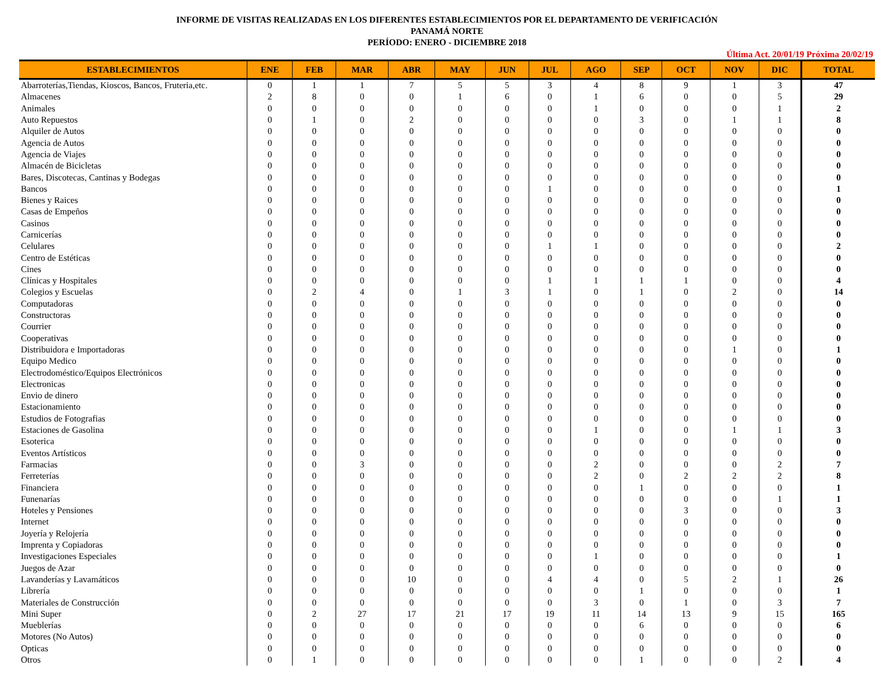INFORME DE VISITAS REALIZADAS EN LOS DIFERENTES ESTABLECIMIENTOS POR EL DEPARTAMENTO DE VERIFICACIÓN
PANAMÁ NORTE
PERÍODO: ENERO - DICIEMBRE 2018
Última Act. 20/01/19 Próxima 20/02/19
| ESTABLECIMIENTOS | ENE | FEB | MAR | ABR | MAY | JUN | JUL | AGO | SEP | OCT | NOV | DIC | TOTAL |
| --- | --- | --- | --- | --- | --- | --- | --- | --- | --- | --- | --- | --- | --- |
| Abarroterías,Tiendas, Kioscos, Bancos, Fruteria,etc. | 0 | 1 | 1 | 7 | 5 | 5 | 3 | 4 | 8 | 9 | 1 | 3 | 47 |
| Almacenes | 2 | 8 | 0 | 0 | 1 | 6 | 0 | 1 | 6 | 0 | 0 | 5 | 29 |
| Animales | 0 | 0 | 0 | 0 | 0 | 0 | 0 | 1 | 0 | 0 | 0 | 1 | 2 |
| Auto Repuestos | 0 | 1 | 0 | 2 | 0 | 0 | 0 | 0 | 3 | 0 | 1 | 1 | 8 |
| Alquiler de Autos | 0 | 0 | 0 | 0 | 0 | 0 | 0 | 0 | 0 | 0 | 0 | 0 | 0 |
| Agencia de Autos | 0 | 0 | 0 | 0 | 0 | 0 | 0 | 0 | 0 | 0 | 0 | 0 | 0 |
| Agencia de Viajes | 0 | 0 | 0 | 0 | 0 | 0 | 0 | 0 | 0 | 0 | 0 | 0 | 0 |
| Almacén de Bicicletas | 0 | 0 | 0 | 0 | 0 | 0 | 0 | 0 | 0 | 0 | 0 | 0 | 0 |
| Bares, Discotecas, Cantinas y Bodegas | 0 | 0 | 0 | 0 | 0 | 0 | 0 | 0 | 0 | 0 | 0 | 0 | 0 |
| Bancos | 0 | 0 | 0 | 0 | 0 | 0 | 1 | 0 | 0 | 0 | 0 | 0 | 1 |
| Bienes y Raices | 0 | 0 | 0 | 0 | 0 | 0 | 0 | 0 | 0 | 0 | 0 | 0 | 0 |
| Casas de Empeños | 0 | 0 | 0 | 0 | 0 | 0 | 0 | 0 | 0 | 0 | 0 | 0 | 0 |
| Casinos | 0 | 0 | 0 | 0 | 0 | 0 | 0 | 0 | 0 | 0 | 0 | 0 | 0 |
| Carnicerías | 0 | 0 | 0 | 0 | 0 | 0 | 0 | 0 | 0 | 0 | 0 | 0 | 0 |
| Celulares | 0 | 0 | 0 | 0 | 0 | 0 | 1 | 1 | 0 | 0 | 0 | 0 | 2 |
| Centro de Estéticas | 0 | 0 | 0 | 0 | 0 | 0 | 0 | 0 | 0 | 0 | 0 | 0 | 0 |
| Cines | 0 | 0 | 0 | 0 | 0 | 0 | 0 | 0 | 0 | 0 | 0 | 0 | 0 |
| Clínicas y Hospitales | 0 | 0 | 0 | 0 | 0 | 0 | 1 | 1 | 1 | 1 | 0 | 0 | 4 |
| Colegios y Escuelas | 0 | 2 | 4 | 0 | 1 | 3 | 1 | 0 | 1 | 0 | 2 | 0 | 14 |
| Computadoras | 0 | 0 | 0 | 0 | 0 | 0 | 0 | 0 | 0 | 0 | 0 | 0 | 0 |
| Constructoras | 0 | 0 | 0 | 0 | 0 | 0 | 0 | 0 | 0 | 0 | 0 | 0 | 0 |
| Courrier | 0 | 0 | 0 | 0 | 0 | 0 | 0 | 0 | 0 | 0 | 0 | 0 | 0 |
| Cooperativas | 0 | 0 | 0 | 0 | 0 | 0 | 0 | 0 | 0 | 0 | 0 | 0 | 0 |
| Distribuidora e Importadoras | 0 | 0 | 0 | 0 | 0 | 0 | 0 | 0 | 0 | 0 | 1 | 0 | 1 |
| Equipo Medico | 0 | 0 | 0 | 0 | 0 | 0 | 0 | 0 | 0 | 0 | 0 | 0 | 0 |
| Electrodoméstico/Equipos Electrónicos | 0 | 0 | 0 | 0 | 0 | 0 | 0 | 0 | 0 | 0 | 0 | 0 | 0 |
| Electronicas | 0 | 0 | 0 | 0 | 0 | 0 | 0 | 0 | 0 | 0 | 0 | 0 | 0 |
| Envio de dinero | 0 | 0 | 0 | 0 | 0 | 0 | 0 | 0 | 0 | 0 | 0 | 0 | 0 |
| Estacionamiento | 0 | 0 | 0 | 0 | 0 | 0 | 0 | 0 | 0 | 0 | 0 | 0 | 0 |
| Estudios de Fotografias | 0 | 0 | 0 | 0 | 0 | 0 | 0 | 0 | 0 | 0 | 0 | 0 | 0 |
| Estaciones de Gasolina | 0 | 0 | 0 | 0 | 0 | 0 | 0 | 1 | 0 | 0 | 1 | 1 | 3 |
| Esoterica | 0 | 0 | 0 | 0 | 0 | 0 | 0 | 0 | 0 | 0 | 0 | 0 | 0 |
| Eventos Artísticos | 0 | 0 | 0 | 0 | 0 | 0 | 0 | 0 | 0 | 0 | 0 | 0 | 0 |
| Farmacias | 0 | 0 | 3 | 0 | 0 | 0 | 0 | 2 | 0 | 0 | 0 | 2 | 7 |
| Ferreterías | 0 | 0 | 0 | 0 | 0 | 0 | 0 | 2 | 0 | 2 | 2 | 2 | 8 |
| Financiera | 0 | 0 | 0 | 0 | 0 | 0 | 0 | 0 | 1 | 0 | 0 | 0 | 1 |
| Funenarías | 0 | 0 | 0 | 0 | 0 | 0 | 0 | 0 | 0 | 0 | 0 | 1 | 1 |
| Hoteles y Pensiones | 0 | 0 | 0 | 0 | 0 | 0 | 0 | 0 | 0 | 3 | 0 | 0 | 3 |
| Internet | 0 | 0 | 0 | 0 | 0 | 0 | 0 | 0 | 0 | 0 | 0 | 0 | 0 |
| Joyería y Relojería | 0 | 0 | 0 | 0 | 0 | 0 | 0 | 0 | 0 | 0 | 0 | 0 | 0 |
| Imprenta y Copiadoras | 0 | 0 | 0 | 0 | 0 | 0 | 0 | 0 | 0 | 0 | 0 | 0 | 0 |
| Investigaciones Especiales | 0 | 0 | 0 | 0 | 0 | 0 | 0 | 1 | 0 | 0 | 0 | 0 | 1 |
| Juegos de Azar | 0 | 0 | 0 | 0 | 0 | 0 | 0 | 0 | 0 | 0 | 0 | 0 | 0 |
| Lavanderías y Lavamáticos | 0 | 0 | 0 | 10 | 0 | 0 | 4 | 4 | 0 | 5 | 2 | 1 | 26 |
| Librería | 0 | 0 | 0 | 0 | 0 | 0 | 0 | 0 | 1 | 0 | 0 | 0 | 1 |
| Materiales de Construcción | 0 | 0 | 0 | 0 | 0 | 0 | 0 | 3 | 0 | 1 | 0 | 3 | 7 |
| Mini Super | 0 | 2 | 27 | 17 | 21 | 17 | 19 | 11 | 14 | 13 | 9 | 15 | 165 |
| Mueblerías | 0 | 0 | 0 | 0 | 0 | 0 | 0 | 0 | 6 | 0 | 0 | 0 | 6 |
| Motores (No Autos) | 0 | 0 | 0 | 0 | 0 | 0 | 0 | 0 | 0 | 0 | 0 | 0 | 0 |
| Opticas | 0 | 0 | 0 | 0 | 0 | 0 | 0 | 0 | 0 | 0 | 0 | 0 | 0 |
| Otros | 0 | 1 | 0 | 0 | 0 | 0 | 0 | 0 | 1 | 0 | 0 | 2 | 4 |